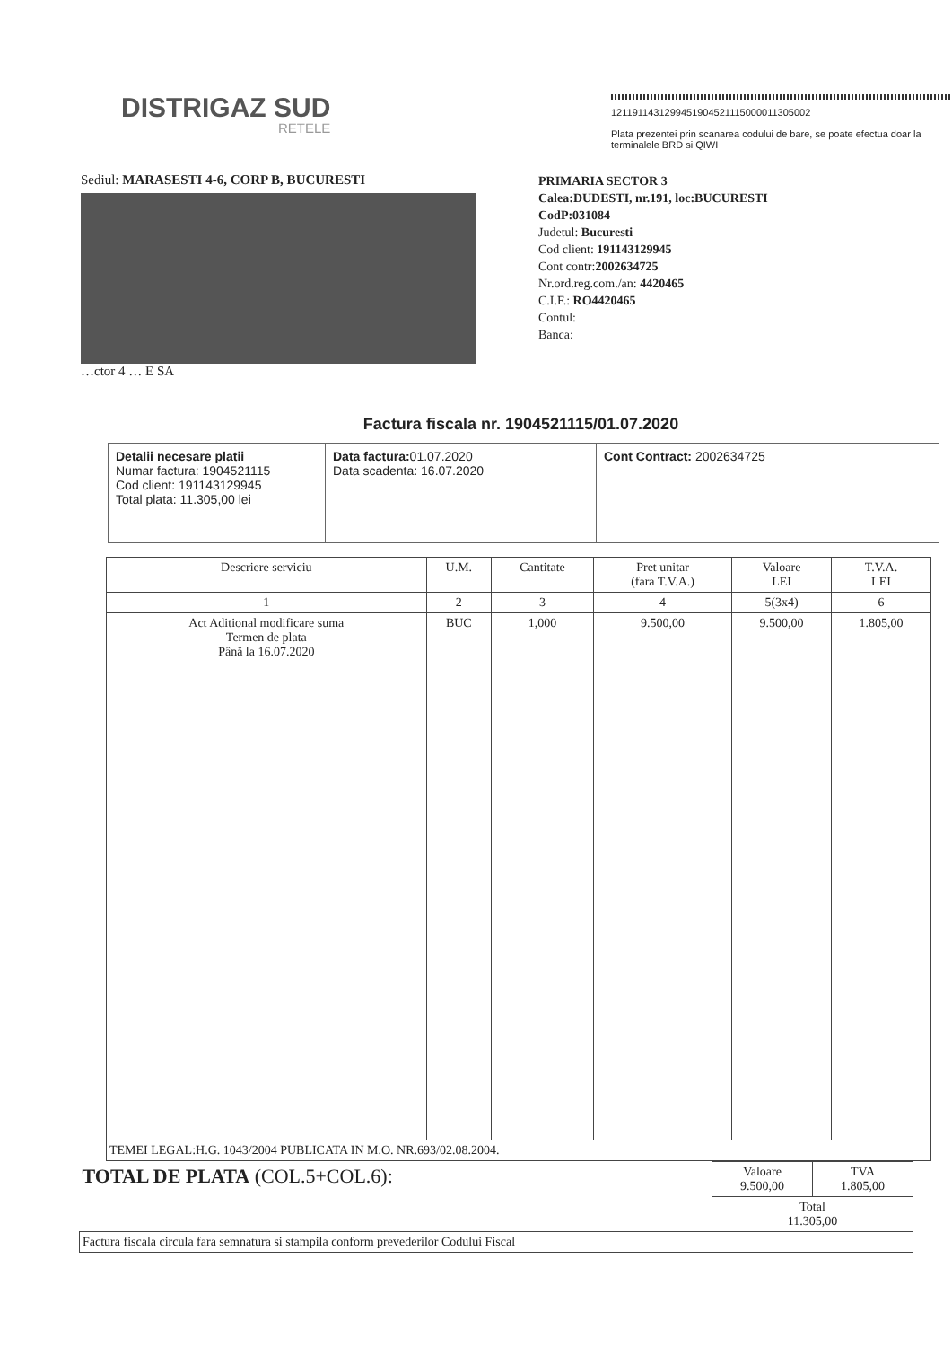DISTRIGAZ SUD
RETELE
1211911431299451904521115000011305002
Plata prezentei prin scanarea codului de bare, se poate efectua doar la terminalele BRD si QIWI
Sediul: MARASESTI 4-6, CORP B, BUCURESTI
…ctor 4 … E SA
PRIMARIA SECTOR 3
Calea:DUDESTI, nr.191, loc:BUCURESTI
CodP:031084
Judetul: Bucuresti
Cod client: 191143129945
Cont contr:2002634725
Nr.ord.reg.com./an: 4420465
C.I.F.: RO4420465
Contul:
Banca:
Factura fiscala nr. 1904521115/01.07.2020
Detalii necesare platii
Numar factura: 1904521115
Cod client: 191143129945
Total plata: 11.305,00 lei
Data factura: 01.07.2020
Data scadenta: 16.07.2020
Cont Contract: 2002634725
| Descriere serviciu | U.M. | Cantitate | Pret unitar (fara T.V.A.) | Valoare LEI | T.V.A. LEI |
| --- | --- | --- | --- | --- | --- |
| 1 | 2 | 3 | 4 | 5(3x4) | 6 |
| Act Aditional modificare suma Termen de plata Până la 16.07.2020 | BUC | 1,000 | 9.500,00 | 9.500,00 | 1.805,00 |
| TEMEI LEGAL:H.G. 1043/2004 PUBLICATA IN M.O. NR.693/02.08.2004. | | | | | |
| TOTAL DE PLATA (COL.5+COL.6): | Valoare 9.500,00 | TVA 1.805,00 |
| | Total 11.305,00 | |
| Factura fiscala circula fara semnatura si stampila conform prevederilor Codului Fiscal | | |